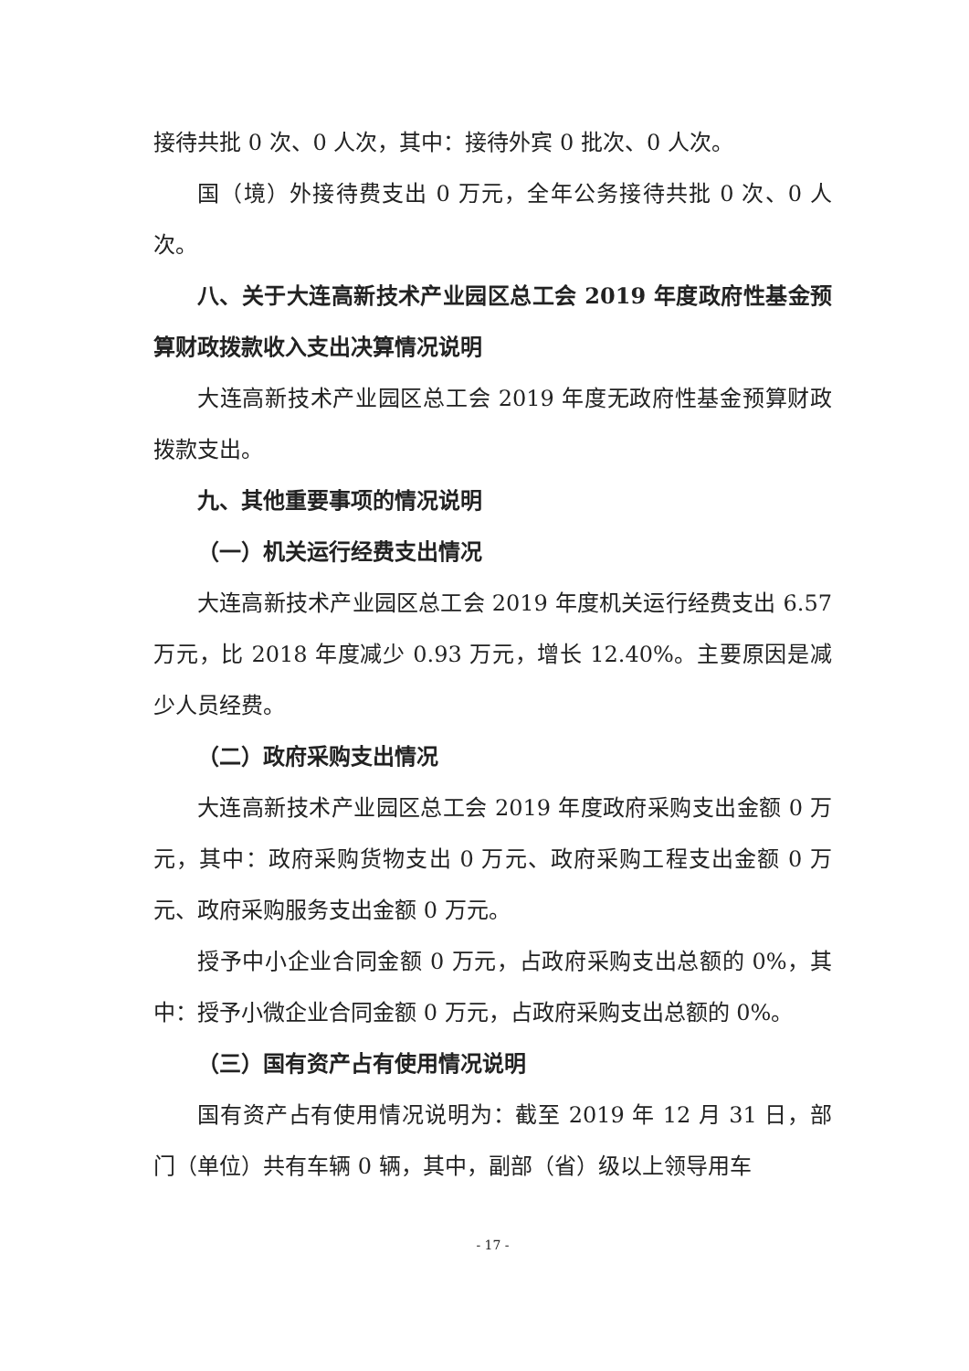接待共批 0 次、0 人次，其中：接待外宾 0 批次、0 人次。
国（境）外接待费支出 0 万元，全年公务接待共批 0 次、0 人次。
八、关于大连高新技术产业园区总工会 2019 年度政府性基金预算财政拨款收入支出决算情况说明
大连高新技术产业园区总工会 2019 年度无政府性基金预算财政拨款支出。
九、其他重要事项的情况说明
（一）机关运行经费支出情况
大连高新技术产业园区总工会 2019 年度机关运行经费支出 6.57 万元，比 2018 年度减少 0.93 万元，增长 12.40%。主要原因是减少人员经费。
（二）政府采购支出情况
大连高新技术产业园区总工会 2019 年度政府采购支出金额 0 万元，其中：政府采购货物支出 0 万元、政府采购工程支出金额 0 万元、政府采购服务支出金额 0 万元。
授予中小企业合同金额 0 万元，占政府采购支出总额的 0%，其中：授予小微企业合同金额 0 万元，占政府采购支出总额的 0%。
（三）国有资产占有使用情况说明
国有资产占有使用情况说明为：截至 2019 年 12 月 31 日，部门（单位）共有车辆 0 辆，其中，副部（省）级以上领导用车
- 17 -